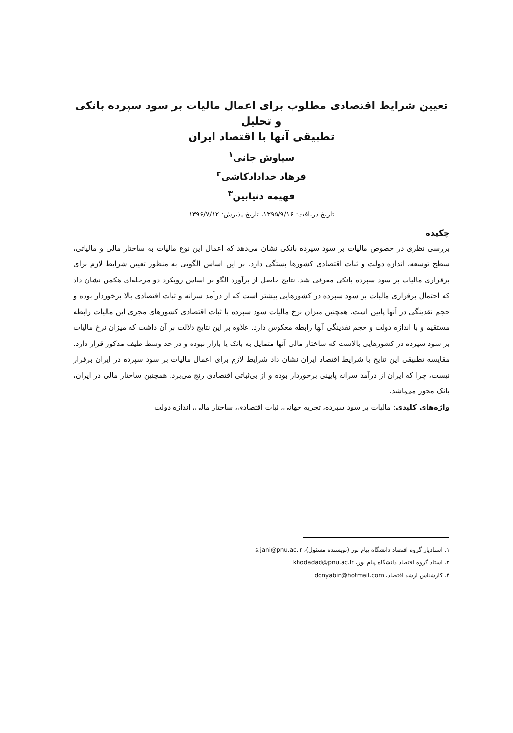تعیین شرایط اقتصادی مطلوب برای اعمال مالیات بر سود سپرده بانکی و تحلیل
تطبیقی آنها با اقتصاد ایران
سیاوش جانی<sup>۱</sup>
فرهاد خدادادکاشی<sup>۲</sup>
فهیمه دنیابین<sup>۳</sup>
تاریخ دریافت: ۱۳۹۵/۹/۱۶، تاریخ پذیرش: ۱۳۹۶/۷/۱۲
چکیده
بررسی نظری در خصوص مالیات بر سود سپرده بانکی نشان می‌دهد که اعمال این نوع مالیات به ساختار مالی و مالیاتی، سطح توسعه، اندازه دولت و ثبات اقتصادی کشورها بستگی دارد. بر این اساس الگویی به منظور تعیین شرایط لازم برای برقراری مالیات بر سود سپرده بانکی معرفی شد. نتایج حاصل از برآورد الگو بر اساس رویکرد دو مرحله‌ای هکمن نشان داد که احتمال برقراری مالیات بر سود سپرده در کشورهایی بیشتر است که از درآمد سرانه و ثبات اقتصادی بالا برخوردار بوده و حجم نقدینگی در آنها پایین است. همچنین میزان نرخ مالیات سود سپرده با ثبات اقتصادی کشورهای مجری این مالیات رابطه مستقیم و با اندازه دولت و حجم نقدینگی آنها رابطه معکوس دارد. علاوه بر این نتایج دلالت بر آن داشت که میزان نرخ مالیات بر سود سپرده در کشورهایی بالاست که ساختار مالی آنها متمایل به بانک یا بازار نبوده و در حد وسط طیف مذکور قرار دارد. مقایسه تطبیقی این نتایج با شرایط اقتصاد ایران نشان داد شرایط لازم برای اعمال مالیات بر سود سپرده در ایران برقرار نیست، چرا که ایران از درآمد سرانه پایینی برخوردار بوده و از بی‌ثباتی اقتصادی رنج می‌برد. همچنین ساختار مالی در ایران، بانک محور می‌باشد.
واژه‌های کلیدی: مالیات بر سود سپرده، تجربه جهانی، ثبات اقتصادی، ساختار مالی، اندازه دولت
۱. استادیار گروه اقتصاد دانشگاه پیام نور (نویسنده مسئول)، s.jani@pnu.ac.ir
۲. استاد گروه اقتصاد دانشگاه پیام نور، khodadad@pnu.ac.ir
۳. کارشناس ارشد اقتصاد، donyabin@hotmail.com